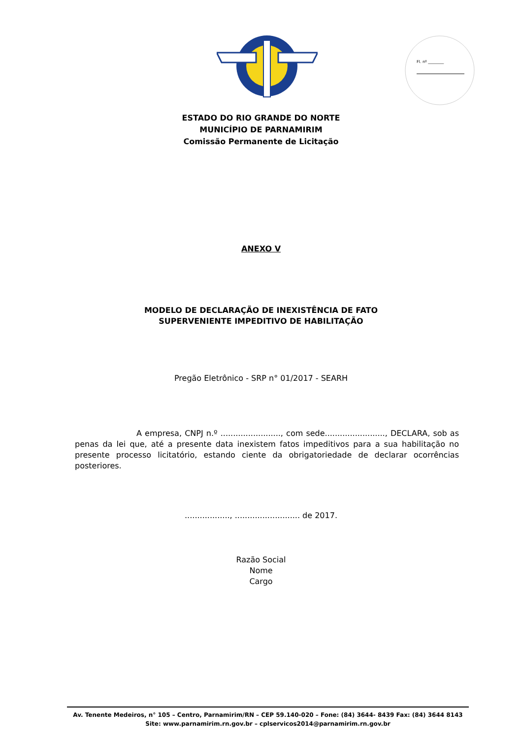Fl. nº ________
ESTADO DO RIO GRANDE DO NORTE
MUNICÍPIO DE PARNAMIRIM
Comissão Permanente de Licitação
ANEXO V
MODELO DE DECLARAÇÃO DE INEXISTÊNCIA DE FATO
SUPERVENIENTE IMPEDITIVO DE HABILITAÇÃO
Pregão Eletrônico - SRP n° 01/2017 - SEARH
A empresa, CNPJ n.º ........................, com sede........................, DECLARA, sob as penas da lei que, até a presente data inexistem fatos impeditivos para a sua habilitação no presente processo licitatório, estando ciente da obrigatoriedade de declarar ocorrências posteriores.
.................., .......................... de 2017.
Razão Social
Nome
Cargo
Av. Tenente Medeiros, n° 105 – Centro, Parnamirim/RN – CEP 59.140-020 – Fone: (84) 3644- 8439 Fax: (84) 3644 8143
Site: www.parnamirim.rn.gov.br – cplservicos2014@parnamirim.rn.gov.br